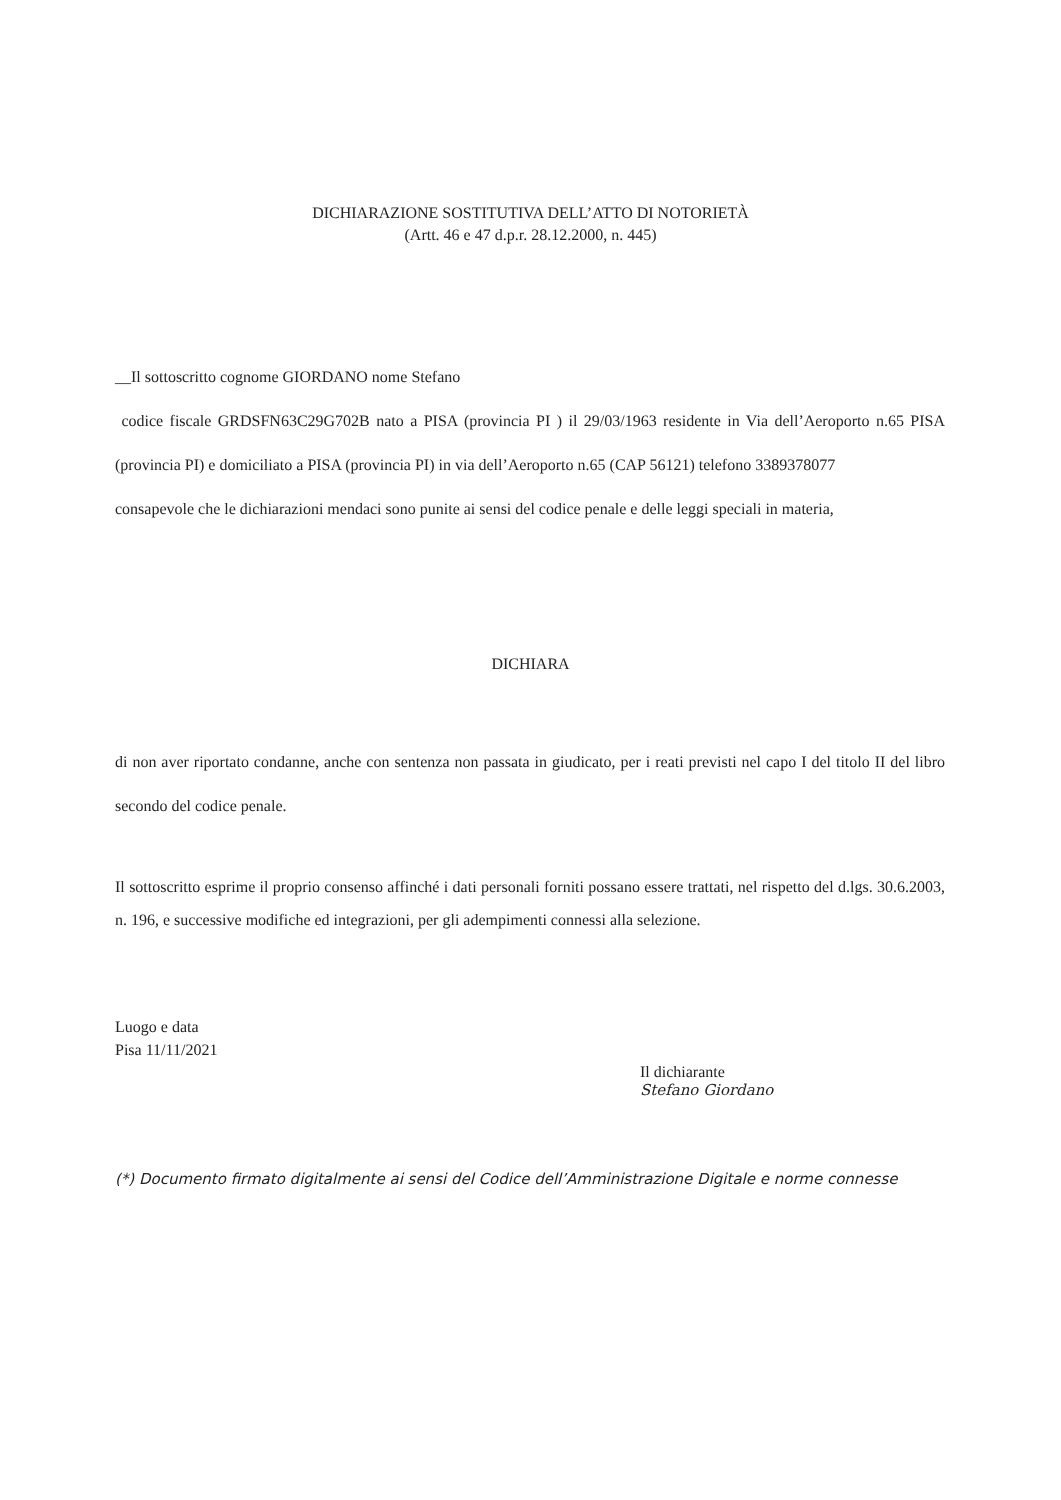DICHIARAZIONE SOSTITUTIVA DELL’ATTO DI NOTORIETÀ
(Artt. 46 e 47 d.p.r. 28.12.2000, n. 445)
__Il sottoscritto cognome GIORDANO nome Stefano
codice fiscale GRDSFN63C29G702B nato a PISA (provincia PI ) il 29/03/1963 residente in Via dell’Aeroporto n.65 PISA (provincia PI) e domiciliato a PISA (provincia PI) in via dell’Aeroporto n.65 (CAP 56121) telefono 3389378077
consapevole che le dichiarazioni mendaci sono punite ai sensi del codice penale e delle leggi speciali in materia,
DICHIARA
di non aver riportato condanne, anche con sentenza non passata in giudicato, per i reati previsti nel capo I del titolo II del libro secondo del codice penale.
Il sottoscritto esprime il proprio consenso affinché i dati personali forniti possano essere trattati, nel rispetto del d.lgs. 30.6.2003, n. 196, e successive modifiche ed integrazioni, per gli adempimenti connessi alla selezione.
Luogo e data
Pisa 11/11/2021
Il dichiarante
Stefano Giordano
(*) Documento firmato digitalmente ai sensi del Codice dell’Amministrazione Digitale e norme connesse